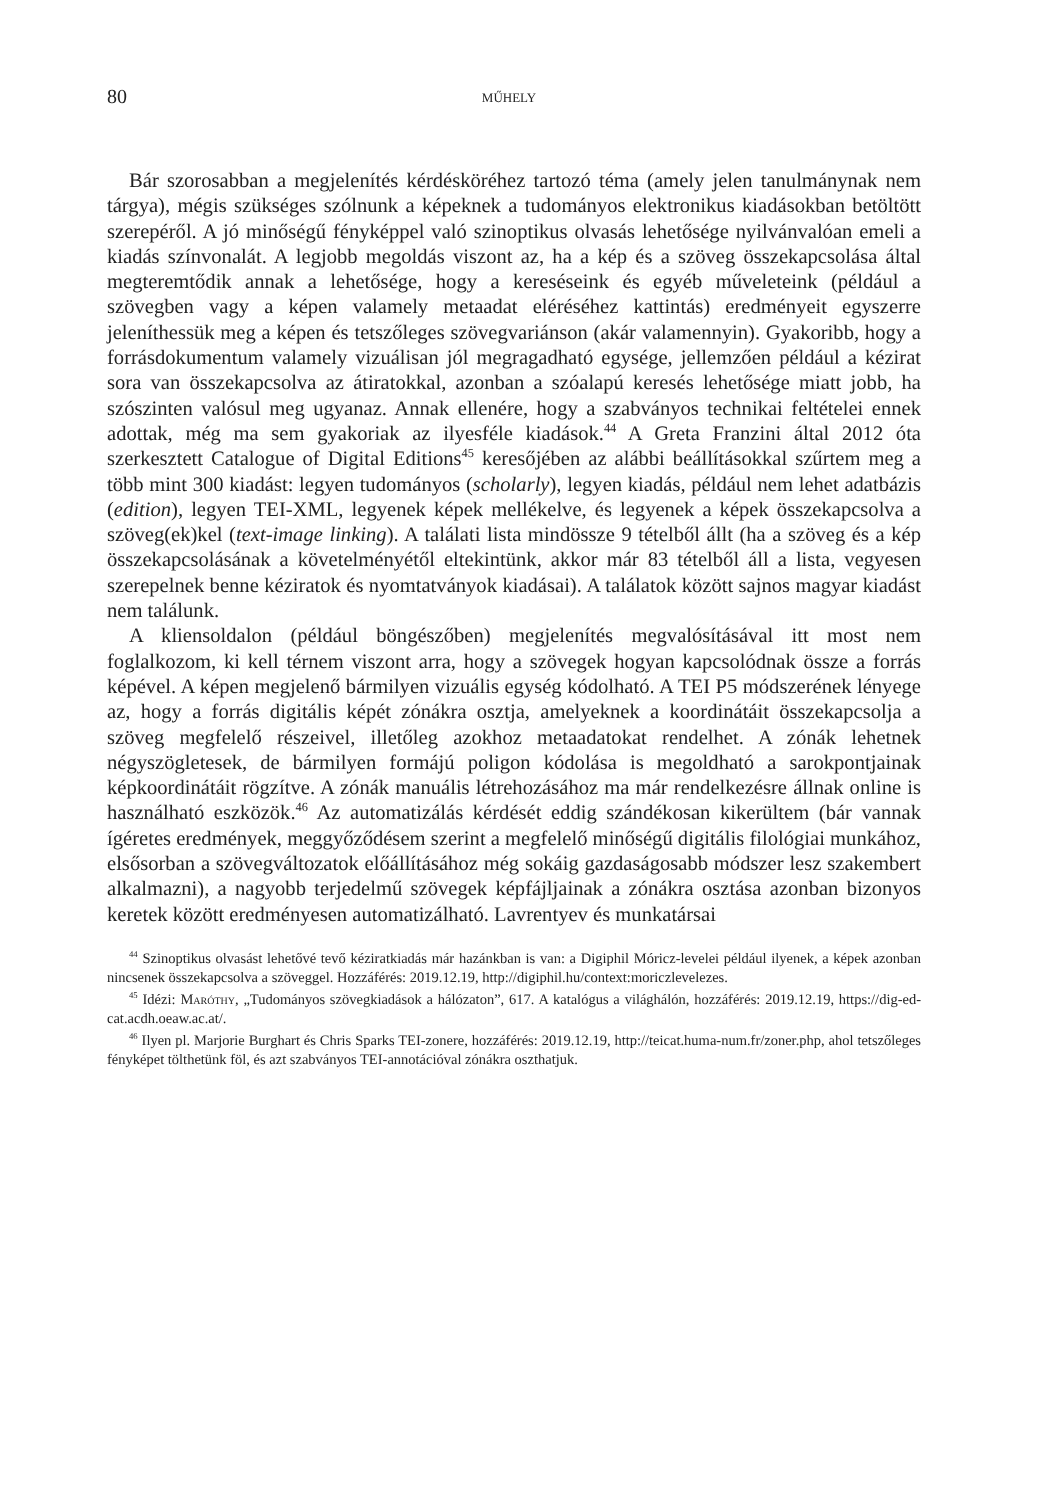80 MŰHELY
Bár szorosabban a megjelenítés kérdésköréhez tartozó téma (amely jelen tanulmánynak nem tárgya), mégis szükséges szólnunk a képeknek a tudományos elektronikus kiadásokban betöltött szerepéről. A jó minőségű fényképpel való szinoptikus olvasás lehetősége nyilvánvalóan emeli a kiadás színvonalát. A legjobb megoldás viszont az, ha a kép és a szöveg összekapcsolása által megteremtődik annak a lehetősége, hogy a kereséseink és egyéb műveleteink (például a szövegben vagy a képen valamely metaadat eléréséhez kattintás) eredményeit egyszerre jeleníthessük meg a képen és tetszőleges szövegvariánson (akár valamennyin). Gyakoribb, hogy a forrásdokumentum valamely vizuálisan jól megragadható egysége, jellemzően például a kézirat sora van összekapcsolva az átiratokkal, azonban a szóalapú keresés lehetősége miatt jobb, ha szószinten valósul meg ugyanaz. Annak ellenére, hogy a szabványos technikai feltételei ennek adottak, még ma sem gyakoriak az ilyesféle kiadások.<sup>44</sup> A Greta Franzini által 2012 óta szerkesztett Catalogue of Digital Editions<sup>45</sup> keresőjében az alábbi beállításokkal szűrtem meg a több mint 300 kiadást: legyen tudományos (scholarly), legyen kiadás, például nem lehet adatbázis (edition), legyen TEI-XML, legyenek képek mellékelve, és legyenek a képek összekapcsolva a szöveg(ek)kel (text-image linking). A találati lista mindössze 9 tételből állt (ha a szöveg és a kép összekapcsolásának a követelményétől eltekintünk, akkor már 83 tételből áll a lista, vegyesen szerepelnek benne kéziratok és nyomtatványok kiadásai). A találatok között sajnos magyar kiadást nem találunk.
A kliensoldalon (például böngészőben) megjelenítés megvalósításával itt most nem foglalkozom, ki kell térnem viszont arra, hogy a szövegek hogyan kapcsolódnak össze a forrás képével. A képen megjelenő bármilyen vizuális egység kódolható. A TEI P5 módszerének lényege az, hogy a forrás digitális képét zónákra osztja, amelyeknek a koordinátáit összekapcsolja a szöveg megfelelő részeivel, illetőleg azokhoz metaadatokat rendelhet. A zónák lehetnek négyszögletesek, de bármilyen formájú poligon kódolása is megoldható a sarokpontjainak képkoordinátáit rögzítve. A zónák manuális létrehozásához ma már rendelkezésre állnak online is használható eszközök.<sup>46</sup> Az automatizálás kérdését eddig szándékosan kikerültem (bár vannak ígéretes eredmények, meggyőződésem szerint a megfelelő minőségű digitális filológiai munkához, elsősorban a szövegváltozatok előállításához még sokáig gazdaságosabb módszer lesz szakembert alkalmazni), a nagyobb terjedelmű szövegek képfájljainak a zónákra osztása azonban bizonyos keretek között eredményesen automatizálható. Lavrentyev és munkatársai
<sup>44</sup> Szinoptikus olvasást lehetővé tevő kéziratkiadás már hazánkban is van: a Digiphil Móricz-levelei például ilyenek, a képek azonban nincsenek összekapcsolva a szöveggel. Hozzáférés: 2019.12.19, http://digiphil.hu/context:moriczlevelezes.
<sup>45</sup> Idézi: Maróthy, „Tudományos szövegkiadások a hálózaton”, 617. A katalógus a világhálón, hozzáférés: 2019.12.19, https://dig-ed-cat.acdh.oeaw.ac.at/.
<sup>46</sup> Ilyen pl. Marjorie Burghart és Chris Sparks TEI-zonere, hozzáférés: 2019.12.19, http://teicat.huma-num.fr/zoner.php, ahol tetszőleges fényképet tölthetünk föl, és azt szabványos TEI-annotációval zónákra oszthatjuk.